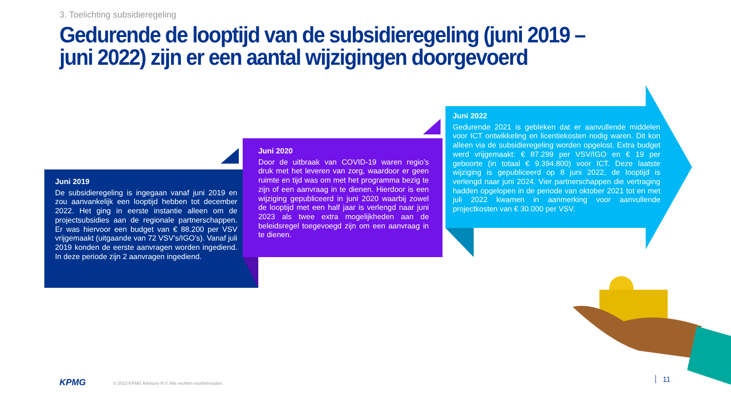3. Toelichting subsidieregeling
Gedurende de looptijd van de subsidieregeling (juni 2019 – juni 2022) zijn er een aantal wijzigingen doorgevoerd
Juni 2019
De subsidieregeling is ingegaan vanaf juni 2019 en zou aanvankelijk een looptijd hebben tot december 2022. Het ging in eerste instantie alleen om de projectsubsidies aan de regionale partnerschappen. Er was hiervoor een budget van € 88.200 per VSV vrijgemaakt (uitgaande van 72 VSV’s/IGO’s). Vanaf juli 2019 konden de eerste aanvragen worden ingediend. In deze periode zijn 2 aanvragen ingediend.
Juni 2020
Door de uitbraak van COVID-19 waren regio’s druk met het leveren van zorg, waardoor er geen ruimte en tijd was om met het programma bezig te zijn of een aanvraag in te dienen. Hierdoor is een wijziging gepubliceerd in juni 2020 waarbij zowel de looptijd met een half jaar is verlengd naar juni 2023 als twee extra mogelijkheden aan de beleidsregel toegevoegd zijn om een aanvraag in te dienen.
Juni 2022
Gedurende 2021 is gebleken dat er aanvullende middelen voor ICT ontwikkeling en licentiekosten nodig waren. Dit kon alleen via de subsidieregeling worden opgelost. Extra budget werd vrijgemaakt: € 87.299 per VSV/IGO en € 19 per geboorte (in totaal € 9.394.800) voor ICT. Deze laatste wijziging is gepubliceerd op 8 juni 2022, de looptijd is verlengd naar juni 2024. Vier partnerschappen die vertraging hadden opgelopen in de periode van oktober 2021 tot en met juli 2022 kwamen in aanmerking voor aanvullende projectkosten van € 30.000 per VSV.
KPMG
© 2023 KPMG Advisory N.V. Alle rechten voorbehouden.
11